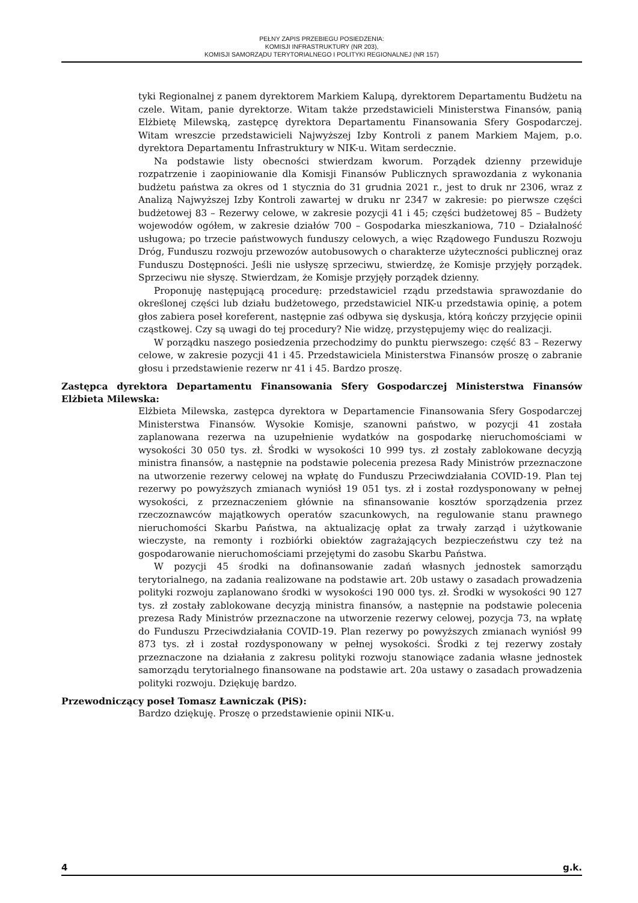PEŁNY ZAPIS PRZEBIEGU POSIEDZENIA:
KOMISJI INFRASTRUKTURY (NR 203),
KOMISJI SAMORZĄDU TERYTORIALNEGO I POLITYKI REGIONALNEJ (NR 157)
tyki Regionalnej z panem dyrektorem Markiem Kalupą, dyrektorem Departamentu Budżetu na czele. Witam, panie dyrektorze. Witam także przedstawicieli Ministerstwa Finansów, panią Elżbietę Milewską, zastępcę dyrektora Departamentu Finansowania Sfery Gospodarczej. Witam wreszcie przedstawicieli Najwyższej Izby Kontroli z panem Markiem Majem, p.o. dyrektora Departamentu Infrastruktury w NIK-u. Witam serdecznie.
Na podstawie listy obecności stwierdzam kworum. Porządek dzienny przewiduje rozpatrzenie i zaopiniowanie dla Komisji Finansów Publicznych sprawozdania z wykonania budżetu państwa za okres od 1 stycznia do 31 grudnia 2021 r., jest to druk nr 2306, wraz z Analizą Najwyższej Izby Kontroli zawartej w druku nr 2347 w zakresie: po pierwsze części budżetowej 83 – Rezerwy celowe, w zakresie pozycji 41 i 45; części budżetowej 85 – Budżety wojewodów ogółem, w zakresie działów 700 – Gospodarka mieszkaniowa, 710 – Działalność usługowa; po trzecie państwowych funduszy celowych, a więc Rządowego Funduszu Rozwoju Dróg, Funduszu rozwoju przewozów autobusowych o charakterze użyteczności publicznej oraz Funduszu Dostępności. Jeśli nie usłyszę sprzeciwu, stwierdzę, że Komisje przyjęły porządek. Sprzeciwu nie słyszę. Stwierdzam, że Komisje przyjęły porządek dzienny.
Proponuję następującą procedurę: przedstawiciel rządu przedstawia sprawozdanie do określonej części lub działu budżetowego, przedstawiciel NIK-u przedstawia opinię, a potem głos zabiera poseł koreferent, następnie zaś odbywa się dyskusja, którą kończy przyjęcie opinii cząstkowej. Czy są uwagi do tej procedury? Nie widzę, przystępujemy więc do realizacji.
W porządku naszego posiedzenia przechodzimy do punktu pierwszego: część 83 – Rezerwy celowe, w zakresie pozycji 41 i 45. Przedstawiciela Ministerstwa Finansów proszę o zabranie głosu i przedstawienie rezerw nr 41 i 45. Bardzo proszę.
Zastępca dyrektora Departamentu Finansowania Sfery Gospodarczej Ministerstwa Finansów Elżbieta Milewska:
Elżbieta Milewska, zastępca dyrektora w Departamencie Finansowania Sfery Gospodarczej Ministerstwa Finansów. Wysokie Komisje, szanowni państwo, w pozycji 41 została zaplanowana rezerwa na uzupełnienie wydatków na gospodarkę nieruchomościami w wysokości 30 050 tys. zł. Środki w wysokości 10 999 tys. zł zostały zablokowane decyzją ministra finansów, a następnie na podstawie polecenia prezesa Rady Ministrów przeznaczone na utworzenie rezerwy celowej na wpłatę do Funduszu Przeciwdziałania COVID-19. Plan tej rezerwy po powyższych zmianach wyniósł 19 051 tys. zł i został rozdysponowany w pełnej wysokości, z przeznaczeniem głównie na sfinansowanie kosztów sporządzenia przez rzeczoznawców majątkowych operatów szacunkowych, na regulowanie stanu prawnego nieruchomości Skarbu Państwa, na aktualizację opłat za trwały zarząd i użytkowanie wieczyste, na remonty i rozbiórki obiektów zagrażających bezpieczeństwu czy też na gospodarowanie nieruchomościami przejętymi do zasobu Skarbu Państwa.
W pozycji 45 środki na dofinansowanie zadań własnych jednostek samorządu terytorialnego, na zadania realizowane na podstawie art. 20b ustawy o zasadach prowadzenia polityki rozwoju zaplanowano środki w wysokości 190 000 tys. zł. Środki w wysokości 90 127 tys. zł zostały zablokowane decyzją ministra finansów, a następnie na podstawie polecenia prezesa Rady Ministrów przeznaczone na utworzenie rezerwy celowej, pozycja 73, na wpłatę do Funduszu Przeciwdziałania COVID-19. Plan rezerwy po powyższych zmianach wyniósł 99 873 tys. zł i został rozdysponowany w pełnej wysokości. Środki z tej rezerwy zostały przeznaczone na działania z zakresu polityki rozwoju stanowiące zadania własne jednostek samorządu terytorialnego finansowane na podstawie art. 20a ustawy o zasadach prowadzenia polityki rozwoju. Dziękuję bardzo.
Przewodniczący poseł Tomasz Ławniczak (PiS):
Bardzo dziękuję. Proszę o przedstawienie opinii NIK-u.
4 g.k.